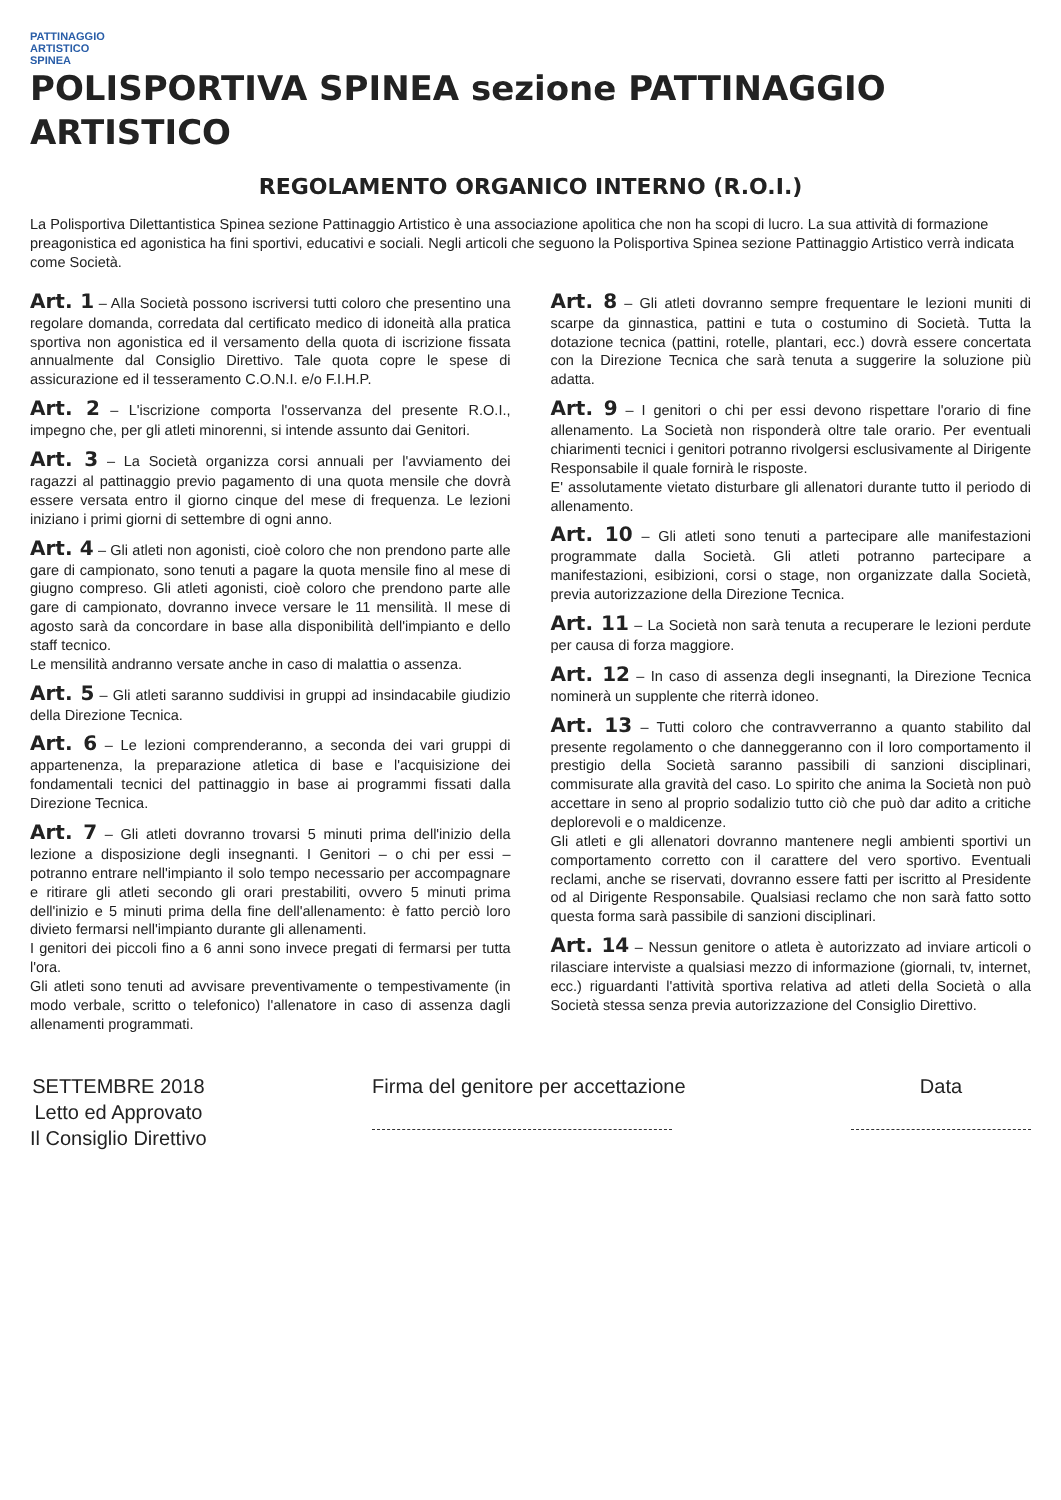PATTINAGGIO
ARTISTICO
SPINEA
POLISPORTIVA SPINEA sezione PATTINAGGIO ARTISTICO
REGOLAMENTO ORGANICO INTERNO (R.O.I.)
La Polisportiva Dilettantistica Spinea sezione Pattinaggio Artistico è una associazione apolitica che non ha scopi di lucro. La sua attività di formazione preagonistica ed agonistica ha fini sportivi, educativi e sociali. Negli articoli che seguono la Polisportiva Spinea sezione Pattinaggio Artistico verrà indicata come Società.
Art. 1 – Alla Società possono iscriversi tutti coloro che presentino una regolare domanda, corredata dal certificato medico di idoneità alla pratica sportiva non agonistica ed il versamento della quota di iscrizione fissata annualmente dal Consiglio Direttivo. Tale quota copre le spese di assicurazione ed il tesseramento C.O.N.I. e/o F.I.H.P.
Art. 2 – L'iscrizione comporta l'osservanza del presente R.O.I., impegno che, per gli atleti minorenni, si intende assunto dai Genitori.
Art. 3 – La Società organizza corsi annuali per l'avviamento dei ragazzi al pattinaggio previo pagamento di una quota mensile che dovrà essere versata entro il giorno cinque del mese di frequenza. Le lezioni iniziano i primi giorni di settembre di ogni anno.
Art. 4 – Gli atleti non agonisti, cioè coloro che non prendono parte alle gare di campionato, sono tenuti a pagare la quota mensile fino al mese di giugno compreso. Gli atleti agonisti, cioè coloro che prendono parte alle gare di campionato, dovranno invece versare le 11 mensilità. Il mese di agosto sarà da concordare in base alla disponibilità dell'impianto e dello staff tecnico.
Le mensilità andranno versate anche in caso di malattia o assenza.
Art. 5 – Gli atleti saranno suddivisi in gruppi ad insindacabile giudizio della Direzione Tecnica.
Art. 6 – Le lezioni comprenderanno, a seconda dei vari gruppi di appartenenza, la preparazione atletica di base e l'acquisizione dei fondamentali tecnici del pattinaggio in base ai programmi fissati dalla Direzione Tecnica.
Art. 7 – Gli atleti dovranno trovarsi 5 minuti prima dell'inizio della lezione a disposizione degli insegnanti. I Genitori – o chi per essi – potranno entrare nell'impianto il solo tempo necessario per accompagnare e ritirare gli atleti secondo gli orari prestabiliti, ovvero 5 minuti prima dell'inizio e 5 minuti prima della fine dell'allenamento: è fatto perciò loro divieto fermarsi nell'impianto durante gli allenamenti.
I genitori dei piccoli fino a 6 anni sono invece pregati di fermarsi per tutta l'ora.
Gli atleti sono tenuti ad avvisare preventivamente o tempestivamente (in modo verbale, scritto o telefonico) l'allenatore in caso di assenza dagli allenamenti programmati.
Art. 8 – Gli atleti dovranno sempre frequentare le lezioni muniti di scarpe da ginnastica, pattini e tuta o costumino di Società. Tutta la dotazione tecnica (pattini, rotelle, plantari, ecc.) dovrà essere concertata con la Direzione Tecnica che sarà tenuta a suggerire la soluzione più adatta.
Art. 9 – I genitori o chi per essi devono rispettare l'orario di fine allenamento. La Società non risponderà oltre tale orario. Per eventuali chiarimenti tecnici i genitori potranno rivolgersi esclusivamente al Dirigente Responsabile il quale fornirà le risposte.
E' assolutamente vietato disturbare gli allenatori durante tutto il periodo di allenamento.
Art. 10 – Gli atleti sono tenuti a partecipare alle manifestazioni programmate dalla Società. Gli atleti potranno partecipare a manifestazioni, esibizioni, corsi o stage, non organizzate dalla Società, previa autorizzazione della Direzione Tecnica.
Art. 11 – La Società non sarà tenuta a recuperare le lezioni perdute per causa di forza maggiore.
Art. 12 – In caso di assenza degli insegnanti, la Direzione Tecnica nominerà un supplente che riterrà idoneo.
Art. 13 – Tutti coloro che contravverranno a quanto stabilito dal presente regolamento o che danneggeranno con il loro comportamento il prestigio della Società saranno passibili di sanzioni disciplinari, commisurate alla gravità del caso. Lo spirito che anima la Società non può accettare in seno al proprio sodalizio tutto ciò che può dar adito a critiche deplorevoli e o maldicenze.
Gli atleti e gli allenatori dovranno mantenere negli ambienti sportivi un comportamento corretto con il carattere del vero sportivo. Eventuali reclami, anche se riservati, dovranno essere fatti per iscritto al Presidente od al Dirigente Responsabile. Qualsiasi reclamo che non sarà fatto sotto questa forma sarà passibile di sanzioni disciplinari.
Art. 14 – Nessun genitore o atleta è autorizzato ad inviare articoli o rilasciare interviste a qualsiasi mezzo di informazione (giornali, tv, internet, ecc.) riguardanti l'attività sportiva relativa ad atleti della Società o alla Società stessa senza previa autorizzazione del Consiglio Direttivo.
SETTEMBRE 2018
Letto ed Approvato
Il Consiglio Direttivo
Firma del genitore per accettazione
Data